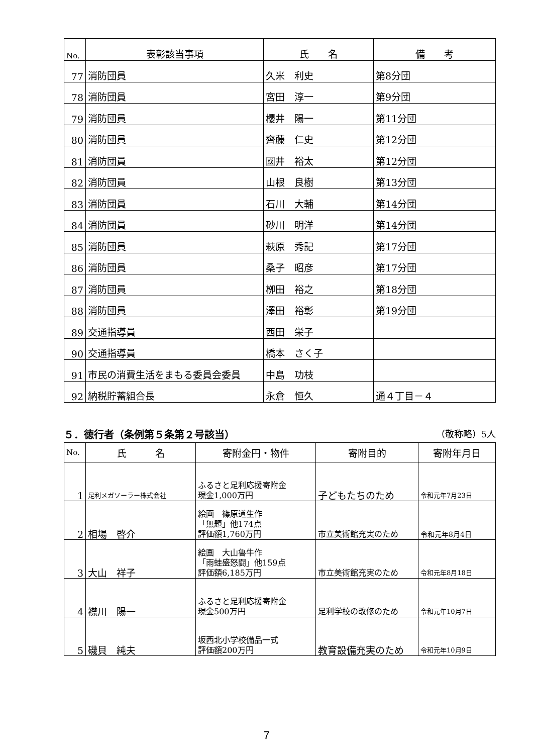| No. | 表彰該当事項 | 氏 名 | 備 考 |
| --- | --- | --- | --- |
| 77 | 消防団員 | 久米 利史 | 第8分団 |
| 78 | 消防団員 | 宮田 淳一 | 第9分団 |
| 79 | 消防団員 | 櫻井 陽一 | 第11分団 |
| 80 | 消防団員 | 齊藤 仁史 | 第12分団 |
| 81 | 消防団員 | 國井 裕太 | 第12分団 |
| 82 | 消防団員 | 山根 良樹 | 第13分団 |
| 83 | 消防団員 | 石川 大輔 | 第14分団 |
| 84 | 消防団員 | 砂川 明洋 | 第14分団 |
| 85 | 消防団員 | 萩原 秀記 | 第17分団 |
| 86 | 消防団員 | 桑子 昭彦 | 第17分団 |
| 87 | 消防団員 | 栁田 裕之 | 第18分団 |
| 88 | 消防団員 | 澤田 裕彰 | 第19分団 |
| 89 | 交通指導員 | 西田 栄子 | |
| 90 | 交通指導員 | 橋本 さく子 | |
| 91 | 市民の消費生活をまもる委員会委員 | 中島 功枝 | |
| 92 | 納税貯蓄組合長 | 永倉 恒久 | 通４丁目－４ |
５．徳行者（条例第５条第２号該当） （敬称略）5人
| No. | 氏 名 | 寄附金円・物件 | 寄附目的 | 寄附年月日 |
| --- | --- | --- | --- | --- |
| 1 | 足利メガソーラー株式会社 | ふるさと足利応援寄附金 現金1,000万円 | 子どもたちのため | 令和元年7月23日 |
| 2 | 相場 啓介 | 絵画 篠原道生作 「無題」他174点 評価額1,760万円 | 市立美術館充実のため | 令和元年8月4日 |
| 3 | 大山 祥子 | 絵画 大山魯牛作 「雨蛙盛怒闘」他159点 評価額6,185万円 | 市立美術館充実のため | 令和元年8月18日 |
| 4 | 襟川 陽一 | ふるさと足利応援寄附金 現金500万円 | 足利学校の改修のため | 令和元年10月7日 |
| 5 | 磯貝 純夫 | 坂西北小学校備品一式 評価額200万円 | 教育設備充実のため | 令和元年10月9日 |
7